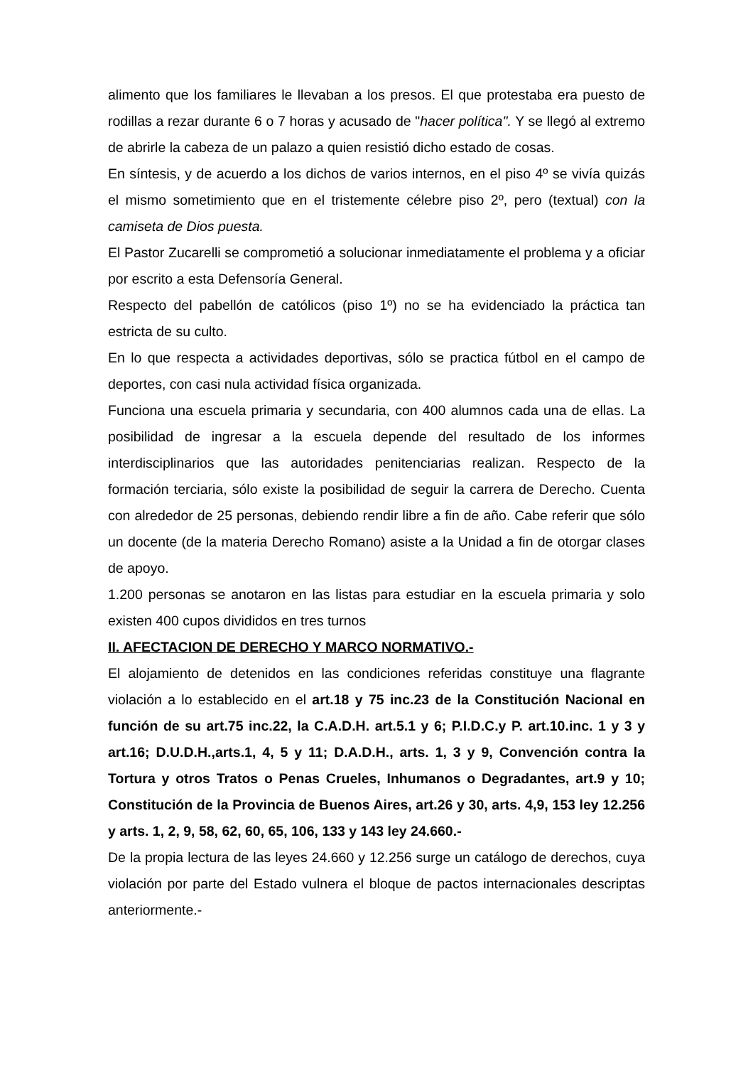alimento que los familiares le llevaban a los presos. El que protestaba era puesto de rodillas a rezar durante 6 o 7 horas y acusado de "hacer política". Y se llegó al extremo de abrirle la cabeza de un palazo a quien resistió dicho estado de cosas.
En síntesis, y de acuerdo a los dichos de varios internos, en el piso 4º se vivía quizás el mismo sometimiento que en el tristemente célebre piso 2º, pero (textual) con la camiseta de Dios puesta.
El Pastor Zucarelli se comprometió a solucionar inmediatamente el problema y a oficiar por escrito a esta Defensoría General.
Respecto del pabellón de católicos (piso 1º) no se ha evidenciado la práctica tan estricta de su culto.
En lo que respecta a actividades deportivas, sólo se practica fútbol en el campo de deportes, con casi nula actividad física organizada.
Funciona una escuela primaria y secundaria, con 400 alumnos cada una de ellas. La posibilidad de ingresar a la escuela depende del resultado de los informes interdisciplinarios que las autoridades penitenciarias realizan. Respecto de la formación terciaria, sólo existe la posibilidad de seguir la carrera de Derecho. Cuenta con alrededor de 25 personas, debiendo rendir libre a fin de año. Cabe referir que sólo un docente (de la materia Derecho Romano) asiste a la Unidad a fin de otorgar clases de apoyo.
1.200 personas se anotaron en las listas para estudiar en la escuela primaria y solo existen 400 cupos divididos en tres turnos
II. AFECTACION DE DERECHO Y MARCO NORMATIVO.-
El alojamiento de detenidos en las condiciones referidas constituye una flagrante violación a lo establecido en el art.18 y 75 inc.23 de la Constitución Nacional en función de su art.75 inc.22, la C.A.D.H. art.5.1 y 6; P.I.D.C.y P. art.10.inc. 1 y 3 y art.16; D.U.D.H.,arts.1, 4, 5 y 11; D.A.D.H., arts. 1, 3 y 9, Convención contra la Tortura y otros Tratos o Penas Crueles, Inhumanos o Degradantes, art.9 y 10; Constitución de la Provincia de Buenos Aires, art.26 y 30, arts. 4,9, 153 ley 12.256 y arts. 1, 2, 9, 58, 62, 60, 65, 106, 133 y 143 ley 24.660.-
De la propia lectura de las leyes 24.660 y 12.256 surge un catálogo de derechos, cuya violación por parte del Estado vulnera el bloque de pactos internacionales descriptas anteriormente.-